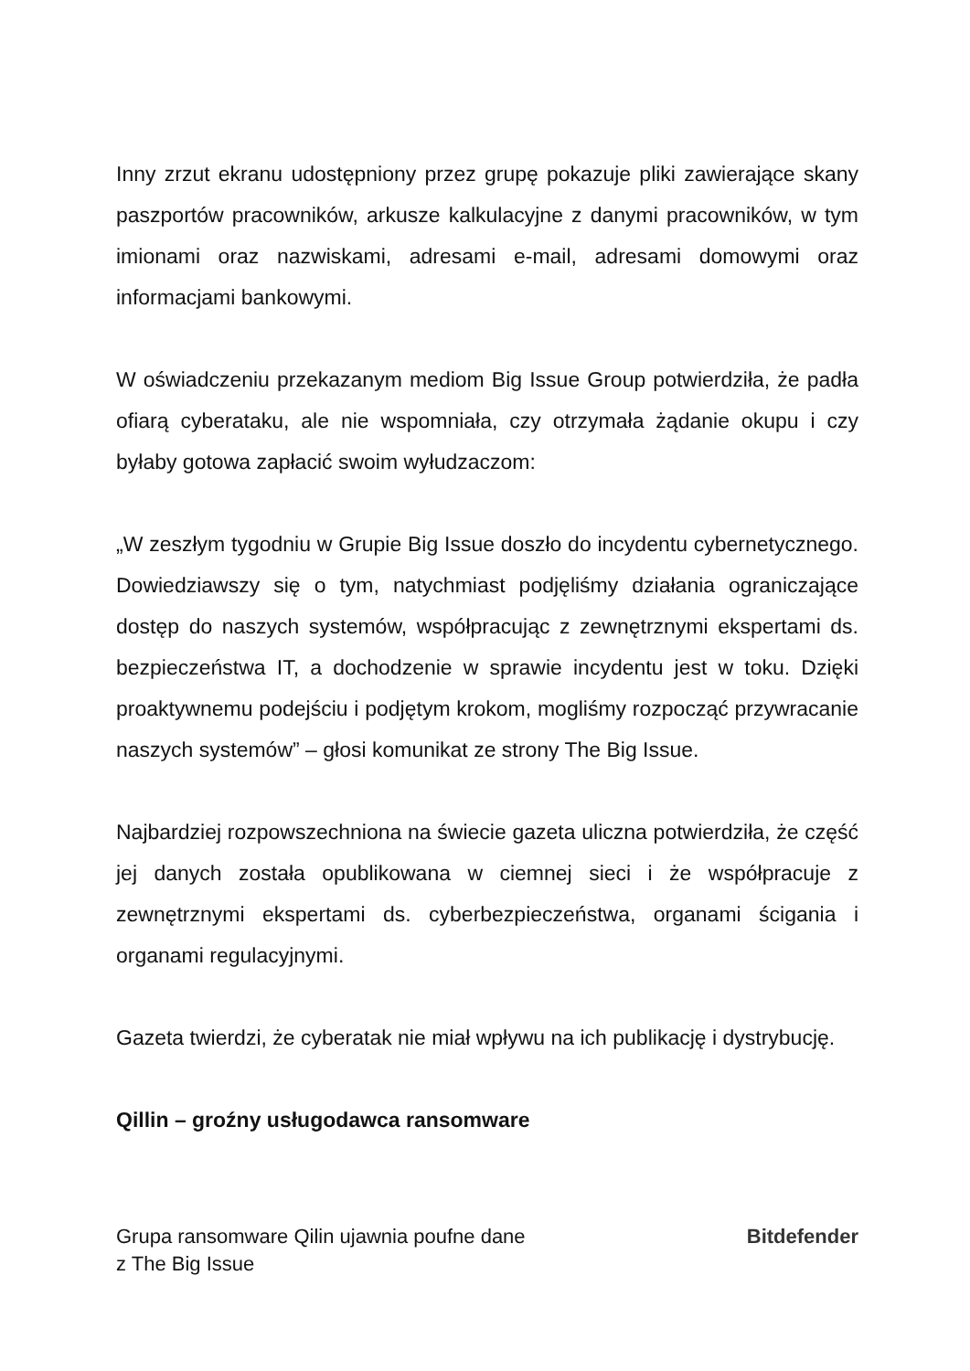Inny zrzut ekranu udostępniony przez grupę pokazuje pliki zawierające skany paszportów pracowników, arkusze kalkulacyjne z danymi pracowników, w tym imionami oraz nazwiskami, adresami e-mail, adresami domowymi oraz informacjami bankowymi.
W oświadczeniu przekazanym mediom Big Issue Group potwierdziła, że padła ofiarą cyberataku, ale nie wspomniała, czy otrzymała żądanie okupu i czy byłaby gotowa zapłacić swoim wyłudzaczom:
„W zeszłym tygodniu w Grupie Big Issue doszło do incydentu cybernetycznego. Dowiedziawszy się o tym, natychmiast podjęliśmy działania ograniczające dostęp do naszych systemów, współpracując z zewnętrznymi ekspertami ds. bezpieczeństwa IT, a dochodzenie w sprawie incydentu jest w toku. Dzięki proaktywnemu podejściu i podjętym krokom, mogliśmy rozpocząć przywracanie naszych systemów” – głosi komunikat ze strony The Big Issue.
Najbardziej rozpowszechniona na świecie gazeta uliczna potwierdziła, że część jej danych została opublikowana w ciemnej sieci i że współpracuje z zewnętrznymi ekspertami ds. cyberbezpieczeństwa, organami ścigania i organami regulacyjnymi.
Gazeta twierdzi, że cyberatak nie miał wpływu na ich publikację i dystrybucję.
Qillin – groźny usługodawca ransomware
Grupa ransomware Qilin ujawnia poufne dane
z The Big Issue
Bitdefender